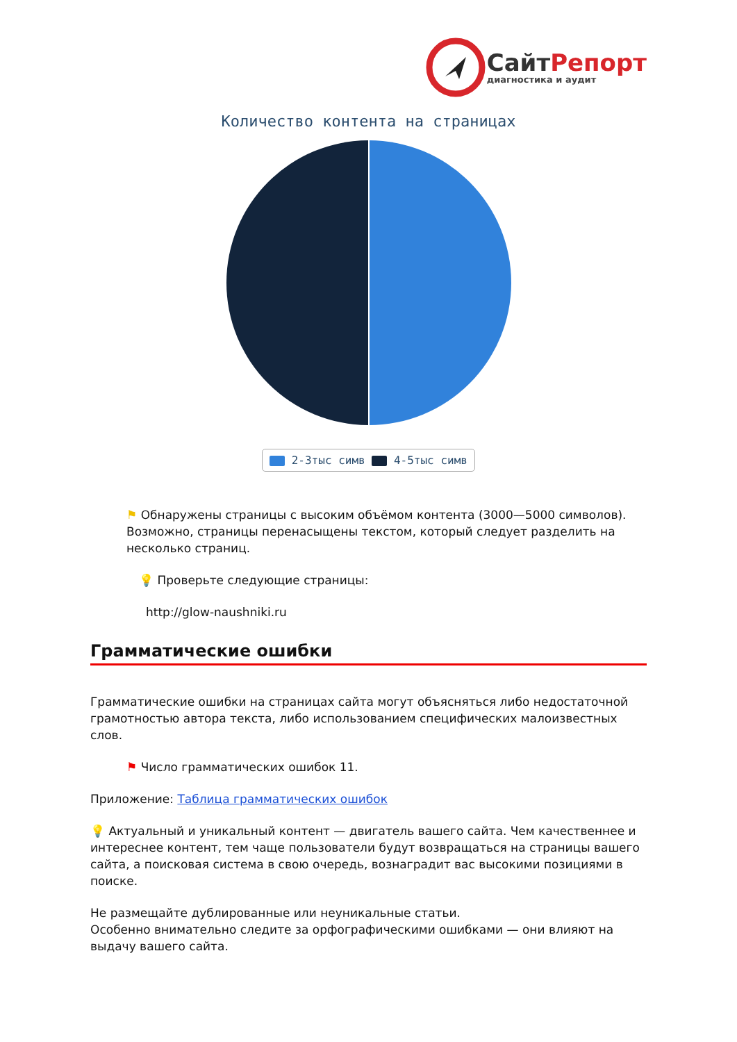СайтРепорт
диагностика и аудит
Количество контента на страницах
2-3тыс симв 4-5тыс симв
⚑ Обнаружены страницы с высоким объёмом контента (3000—5000 символов). Возможно, страницы перенасыщены текстом, который следует разделить на несколько страниц.
💡 Проверьте следующие страницы:
http://glow-naushniki.ru
Грамматические ошибки
Грамматические ошибки на страницах сайта могут объясняться либо недостаточной грамотностью автора текста, либо использованием специфических малоизвестных слов.
⚑ Число грамматических ошибок 11.
Приложение: Таблица грамматических ошибок
💡 Актуальный и уникальный контент — двигатель вашего сайта. Чем качественнее и интереснее контент, тем чаще пользователи будут возвращаться на страницы вашего сайта, а поисковая система в свою очередь, вознаградит вас высокими позициями в поиске.
Не размещайте дублированные или неуникальные статьи.
Особенно внимательно следите за орфографическими ошибками — они влияют на выдачу вашего сайта.